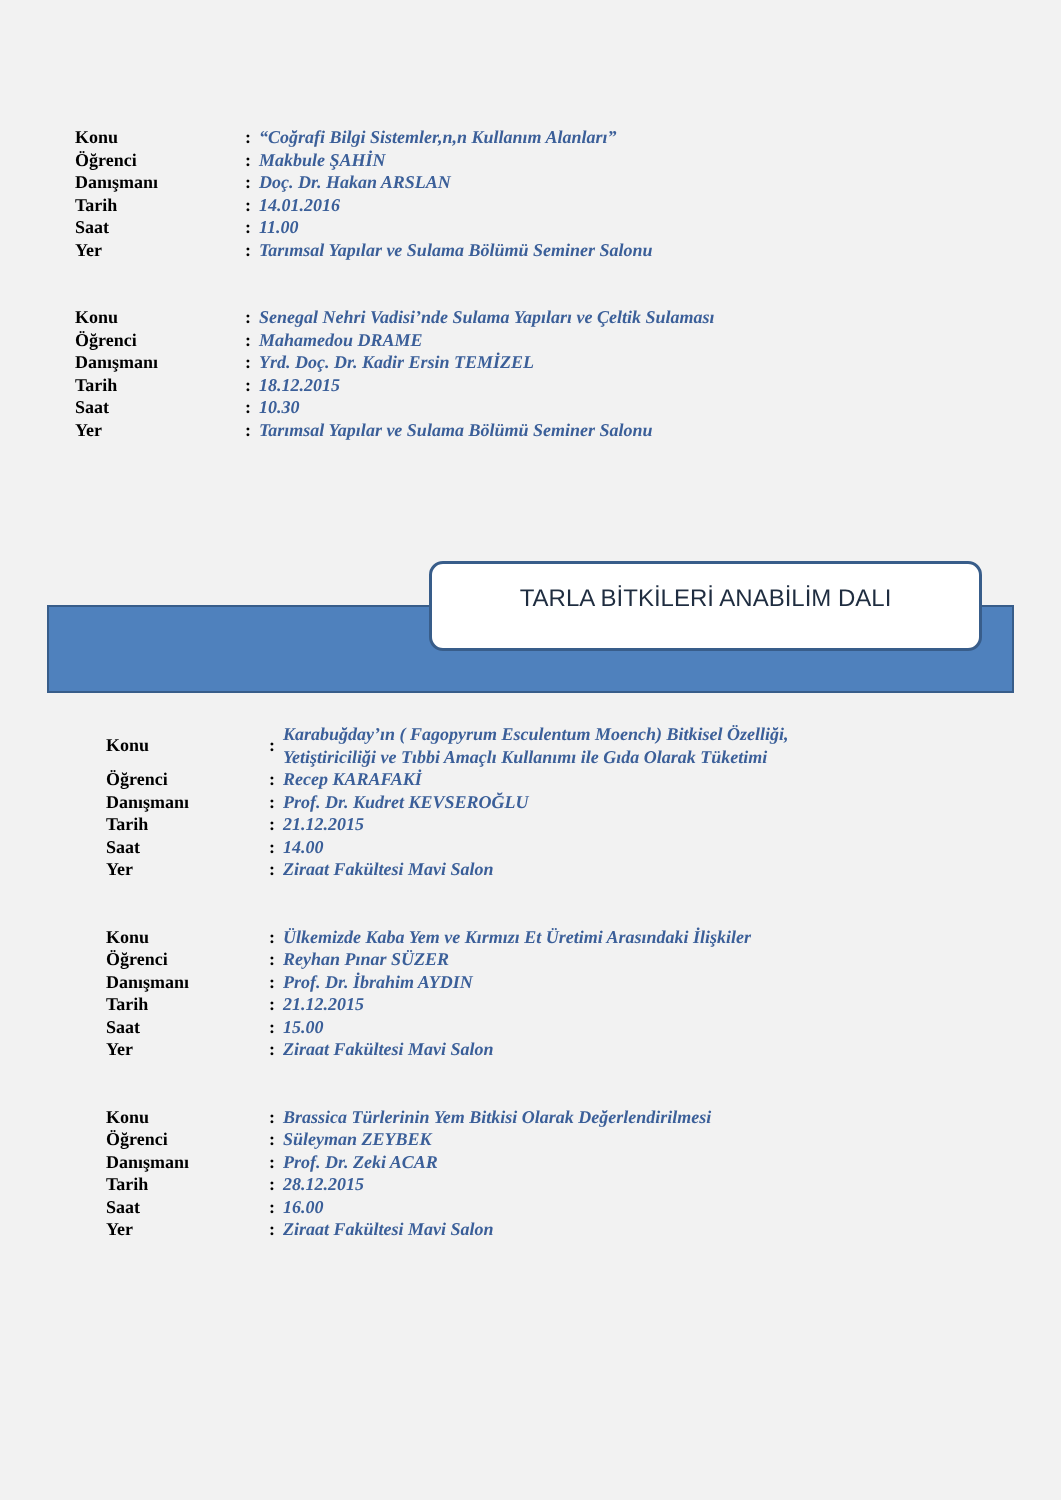| Konu | : | “Coğrafi Bilgi Sistemler,n,n Kullanım Alanları” |
| Öğrenci | : | Makbule ŞAHİN |
| Danışmanı | : | Doç. Dr. Hakan ARSLAN |
| Tarih | : | 14.01.2016 |
| Saat | : | 11.00 |
| Yer | : | Tarımsal Yapılar ve Sulama Bölümü Seminer Salonu |
| Konu | : | Senegal Nehri Vadisi’nde Sulama Yapıları ve Çeltik Sulaması |
| Öğrenci | : | Mahamedou DRAME |
| Danışmanı | : | Yrd. Doç. Dr. Kadir Ersin TEMİZEL |
| Tarih | : | 18.12.2015 |
| Saat | : | 10.30 |
| Yer | : | Tarımsal Yapılar ve Sulama Bölümü Seminer Salonu |
TARLA BİTKİLERİ ANABİLİM DALI
| Konu | : | Karabuğday’ın ( Fagopyrum Esculentum Moench) Bitkisel Özelliği, Yetiştiriciliği ve Tıbbi Amaçlı Kullanımı ile Gıda Olarak Tüketimi |
| Öğrenci | : | Recep KARAFAKİ |
| Danışmanı | : | Prof. Dr. Kudret KEVSEROĞLU |
| Tarih | : | 21.12.2015 |
| Saat | : | 14.00 |
| Yer | : | Ziraat Fakültesi Mavi Salon |
| Konu | : | Ülkemizde Kaba Yem ve Kırmızı Et Üretimi Arasındaki İlişkiler |
| Öğrenci | : | Reyhan Pınar SÜZER |
| Danışmanı | : | Prof. Dr. İbrahim AYDIN |
| Tarih | : | 21.12.2015 |
| Saat | : | 15.00 |
| Yer | : | Ziraat Fakültesi Mavi Salon |
| Konu | : | Brassica Türlerinin Yem Bitkisi Olarak Değerlendirilmesi |
| Öğrenci | : | Süleyman ZEYBEK |
| Danışmanı | : | Prof. Dr. Zeki ACAR |
| Tarih | : | 28.12.2015 |
| Saat | : | 16.00 |
| Yer | : | Ziraat Fakültesi Mavi Salon |